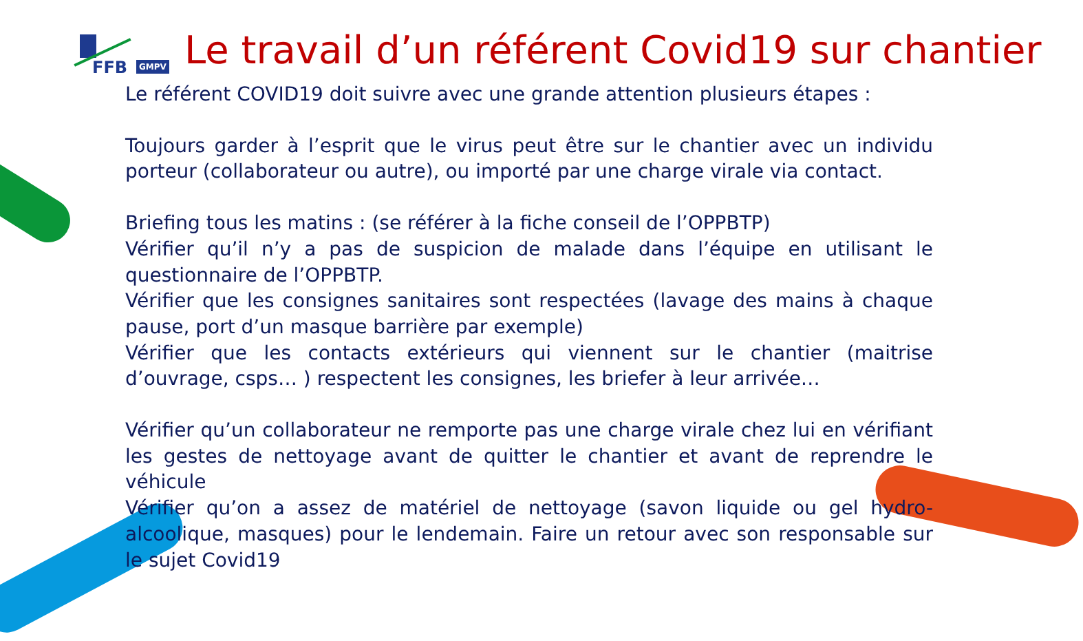FFB GMPV Le travail d’un référent Covid19 sur chantier
Le référent COVID19 doit suivre avec une grande attention plusieurs étapes :
Toujours garder à l’esprit que le virus peut être sur le chantier avec un individu porteur (collaborateur ou autre), ou importé par une charge virale via contact.
Briefing tous les matins : (se référer à la fiche conseil de l’OPPBTP)
Vérifier qu’il n’y a pas de suspicion de malade dans l’équipe en utilisant le questionnaire de l’OPPBTP.
Vérifier que les consignes sanitaires sont respectées (lavage des mains à chaque pause, port d’un masque barrière par exemple)
Vérifier que les contacts extérieurs qui viennent sur le chantier (maitrise d’ouvrage, csps… ) respectent les consignes, les briefer à leur arrivée…
Vérifier qu’un collaborateur ne remporte pas une charge virale chez lui en vérifiant les gestes de nettoyage avant de quitter le chantier et avant de reprendre le véhicule
Vérifier qu’on a assez de matériel de nettoyage (savon liquide ou gel hydro-alcoolique, masques) pour le lendemain. Faire un retour avec son responsable sur le sujet Covid19